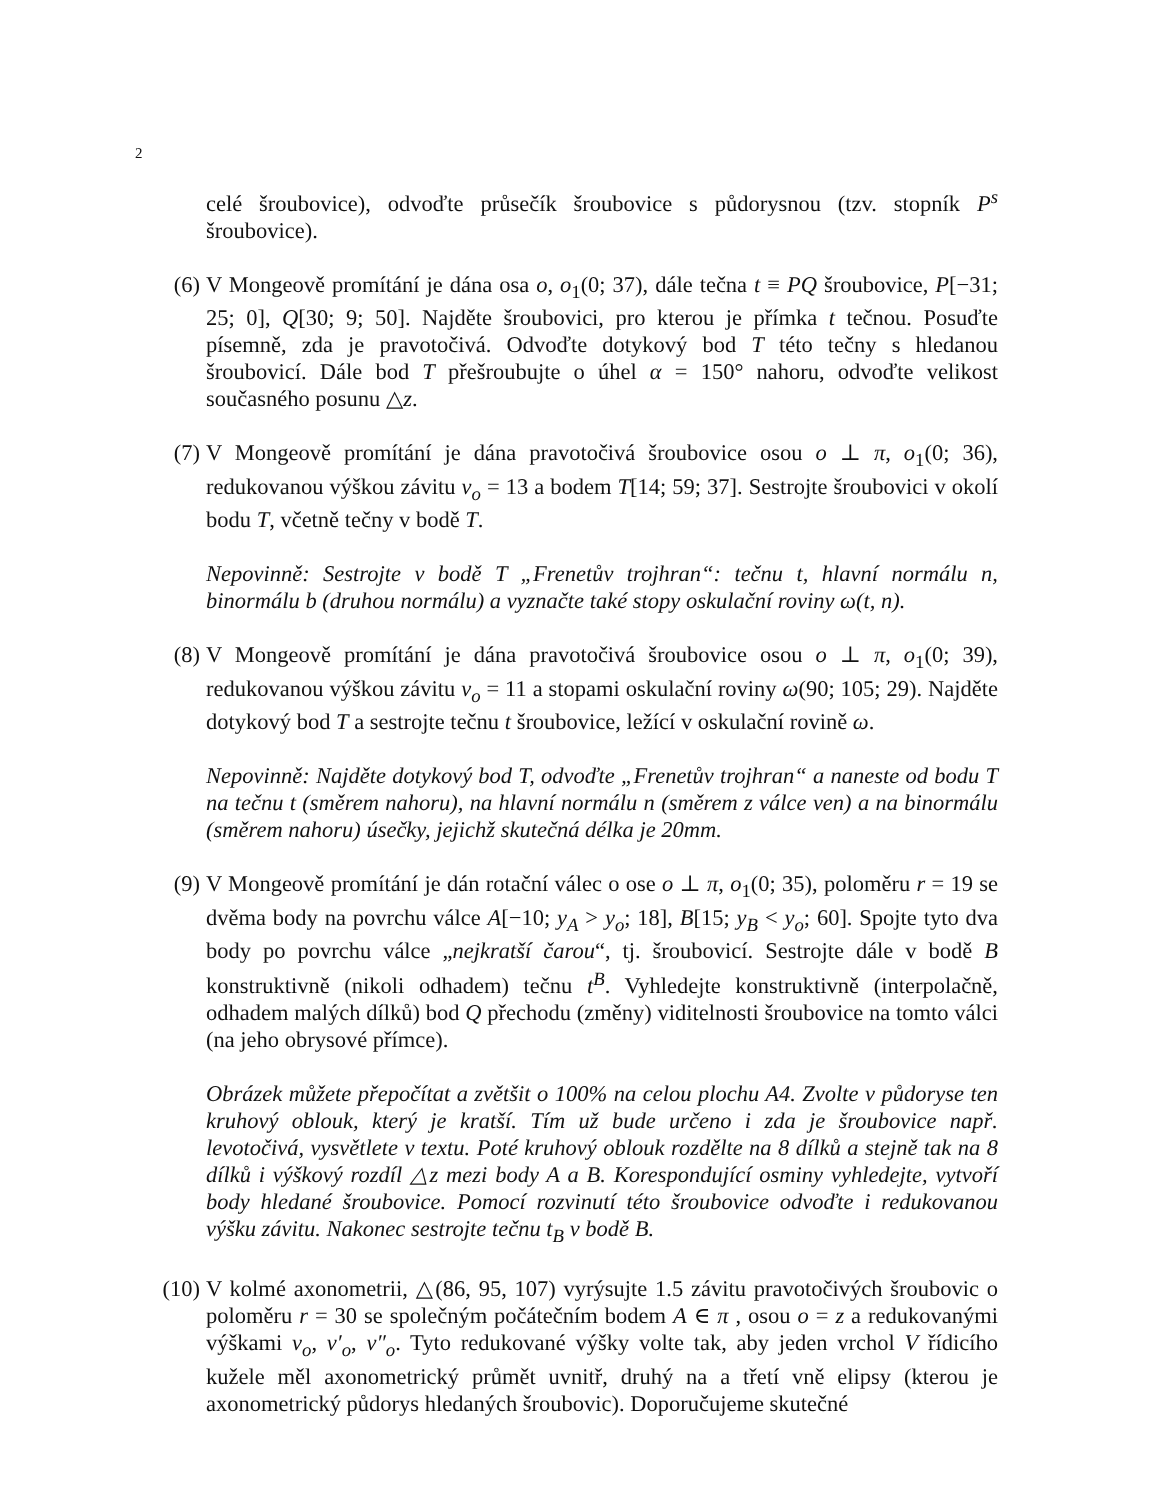2
celé šroubovice), odvoďte průsečík šroubovice s půdorysnou (tzv. stopník P<sup>s</sup> šroubovice).
(6)
V Mongeově promítání je dána osa o, o<sub>1</sub>(0; 37), dále tečna t ≡ PQ šroubovice, P[−31; 25; 0], Q[30; 9; 50]. Najděte šroubovici, pro kterou je přímka t tečnou. Posuďte písemně, zda je pravotočivá. Odvoďte dotykový bod T této tečny s hledanou šroubovicí. Dále bod T přešroubujte o úhel α = 150° nahoru, odvoďte velikost současného posunu △z.
(7)
V Mongeově promítání je dána pravotočivá šroubovice osou o ⊥ π, o<sub>1</sub>(0; 36), redukovanou výškou závitu v<sub>o</sub> = 13 a bodem T[14; 59; 37]. Sestrojte šroubovici v okolí bodu T, včetně tečny v bodě T.
Nepovinně: Sestrojte v bodě T „Frenetův trojhran“: tečnu t, hlavní normálu n, binormálu b (druhou normálu) a vyznačte také stopy oskulační roviny ω(t, n).
(8)
V Mongeově promítání je dána pravotočivá šroubovice osou o ⊥ π, o<sub>1</sub>(0; 39), redukovanou výškou závitu v<sub>o</sub> = 11 a stopami oskulační roviny ω(90; 105; 29). Najděte dotykový bod T a sestrojte tečnu t šroubovice, ležící v oskulační rovině ω.
Nepovinně: Najděte dotykový bod T, odvoďte „Frenetův trojhran“ a naneste od bodu T na tečnu t (směrem nahoru), na hlavní normálu n (směrem z válce ven) a na binormálu (směrem nahoru) úsečky, jejichž skutečná délka je 20mm.
(9)
V Mongeově promítání je dán rotační válec o ose o ⊥ π, o<sub>1</sub>(0; 35), poloměru r = 19 se dvěma body na povrchu válce A[−10; y<sub>A</sub> > y<sub>o</sub>; 18], B[15; y<sub>B</sub> < y<sub>o</sub>; 60]. Spojte tyto dva body po povrchu válce „nejkratší čarou“, tj. šroubovicí. Sestrojte dále v bodě B konstruktivně (nikoli odhadem) tečnu t<sup>B</sup>. Vyhledejte konstruktivně (interpolačně, odhadem malých dílků) bod Q přechodu (změny) viditelnosti šroubovice na tomto válci (na jeho obrysové přímce).
Obrázek můžete přepočítat a zvětšit o 100% na celou plochu A4. Zvolte v půdoryse ten kruhový oblouk, který je kratší. Tím už bude určeno i zda je šroubovice např. levotočivá, vysvětlete v textu. Poté kruhový oblouk rozdělte na 8 dílků a stejně tak na 8 dílků i výškový rozdíl △z mezi body A a B. Korespondující osminy vyhledejte, vytvoří body hledané šroubovice. Pomocí rozvinutí této šroubovice odvoďte i redukovanou výšku závitu. Nakonec sestrojte tečnu t<sub>B</sub> v bodě B.
(10)
V kolmé axonometrii, △(86, 95, 107) vyrýsujte 1.5 závitu pravotočivých šroubovic o poloměru r = 30 se společným počátečním bodem A ∈ π , osou o = z a redukovanými výškami v<sub>o</sub>, v′<sub>o</sub>, v″<sub>o</sub>. Tyto redukované výšky volte tak, aby jeden vrchol V řídicího kužele měl axonometrický průmět uvnitř, druhý na a třetí vně elipsy (kterou je axonometrický půdorys hledaných šroubovic). Doporučujeme skutečné